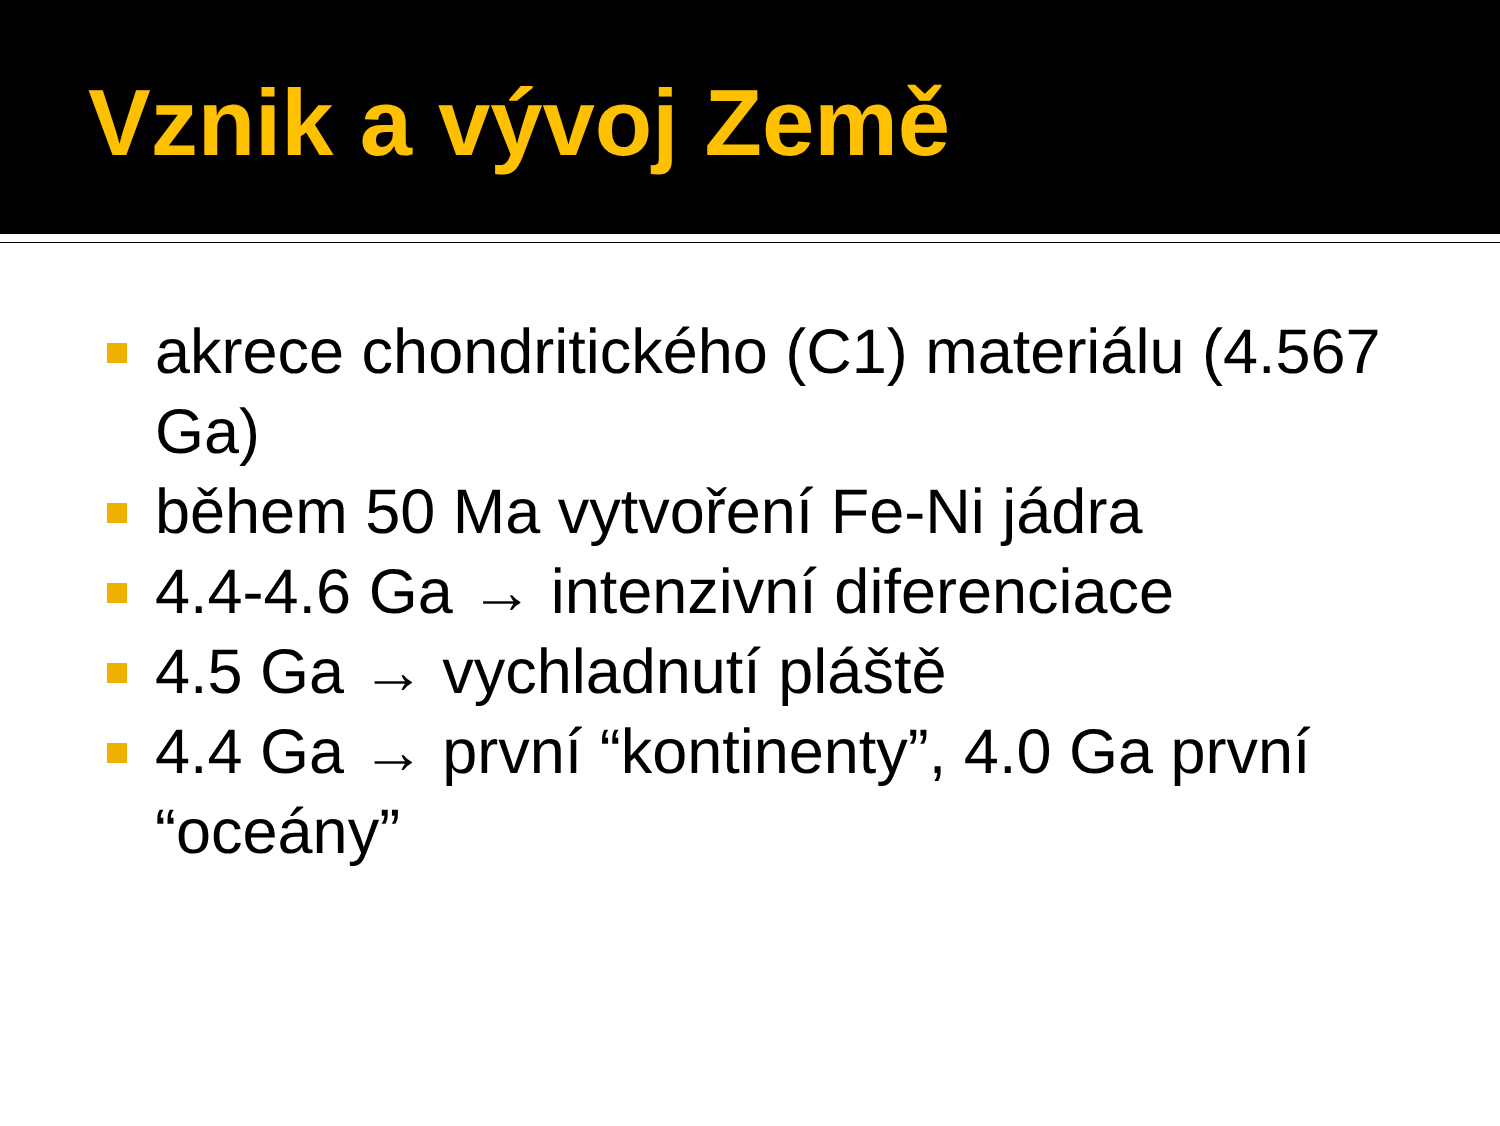Vznik a vývoj Země
akrece chondritického (C1) materiálu (4.567 Ga)
během 50 Ma vytvoření Fe-Ni jádra
4.4-4.6 Ga → intenzivní diferenciace
4.5 Ga → vychladnutí pláště
4.4 Ga → první “kontinenty”, 4.0 Ga první “oceány”